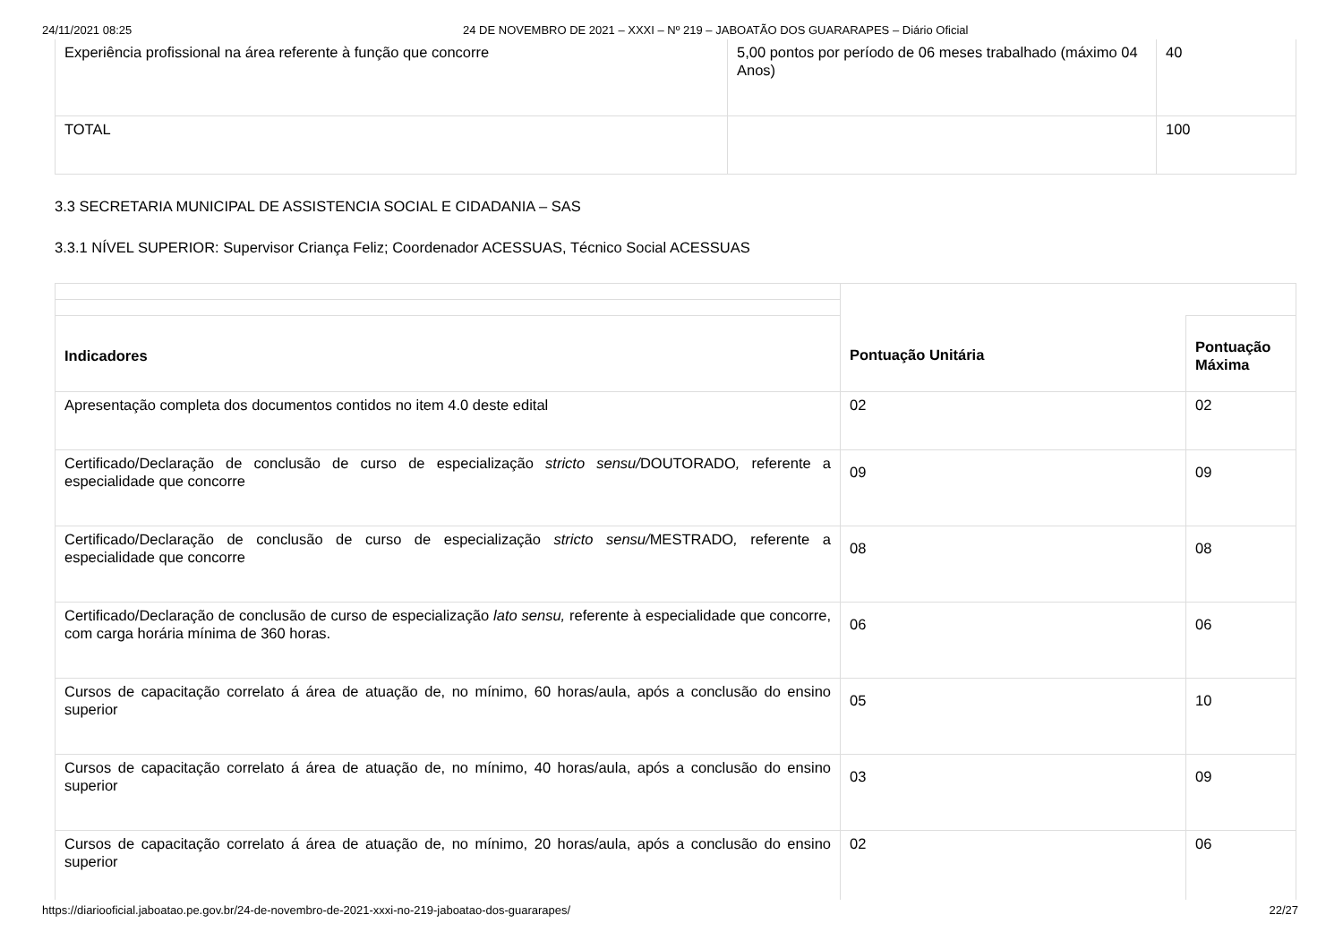24/11/2021 08:25 24 DE NOVEMBRO DE 2021 – XXXI – Nº 219 – JABOATÃO DOS GUARARAPES – Diário Oficial
| Experiência profissional na área referente à função que concorre | 5,00 pontos por período de 06 meses trabalhado (máximo 04 Anos) | 40 |
| TOTAL | | 100 |
3.3 SECRETARIA MUNICIPAL DE ASSISTENCIA SOCIAL E CIDADANIA – SAS
3.3.1 NÍVEL SUPERIOR: Supervisor Criança Feliz; Coordenador ACESSUAS, Técnico Social ACESSUAS
| Indicadores | Pontuação Unitária | Pontuação Máxima |
| Apresentação completa dos documentos contidos no item 4.0 deste edital | 02 | 02 |
| Certificado/Declaração de conclusão de curso de especialização stricto sensu/ DOUTORADO , referente a especialidade que concorre | 09 | 09 |
| Certificado/Declaração de conclusão de curso de especialização stricto sensu/ MESTRADO , referente a especialidade que concorre | 08 | 08 |
| Certificado/Declaração de conclusão de curso de especialização lato sensu, referente à especialidade que concorre, com carga horária mínima de 360 horas. | 06 | 06 |
| Cursos de capacitação correlato á área de atuação de, no mínimo, 60 horas/aula, após a conclusão do ensino superior | 05 | 10 |
| Cursos de capacitação correlato á área de atuação de, no mínimo, 40 horas/aula, após a conclusão do ensino superior | 03 | 09 |
| Cursos de capacitação correlato á área de atuação de, no mínimo, 20 horas/aula, após a conclusão do ensino superior | 02 | 06 |
https://diariooficial.jaboatao.pe.gov.br/24-de-novembro-de-2021-xxxi-no-219-jaboatao-dos-guararapes/
22/27